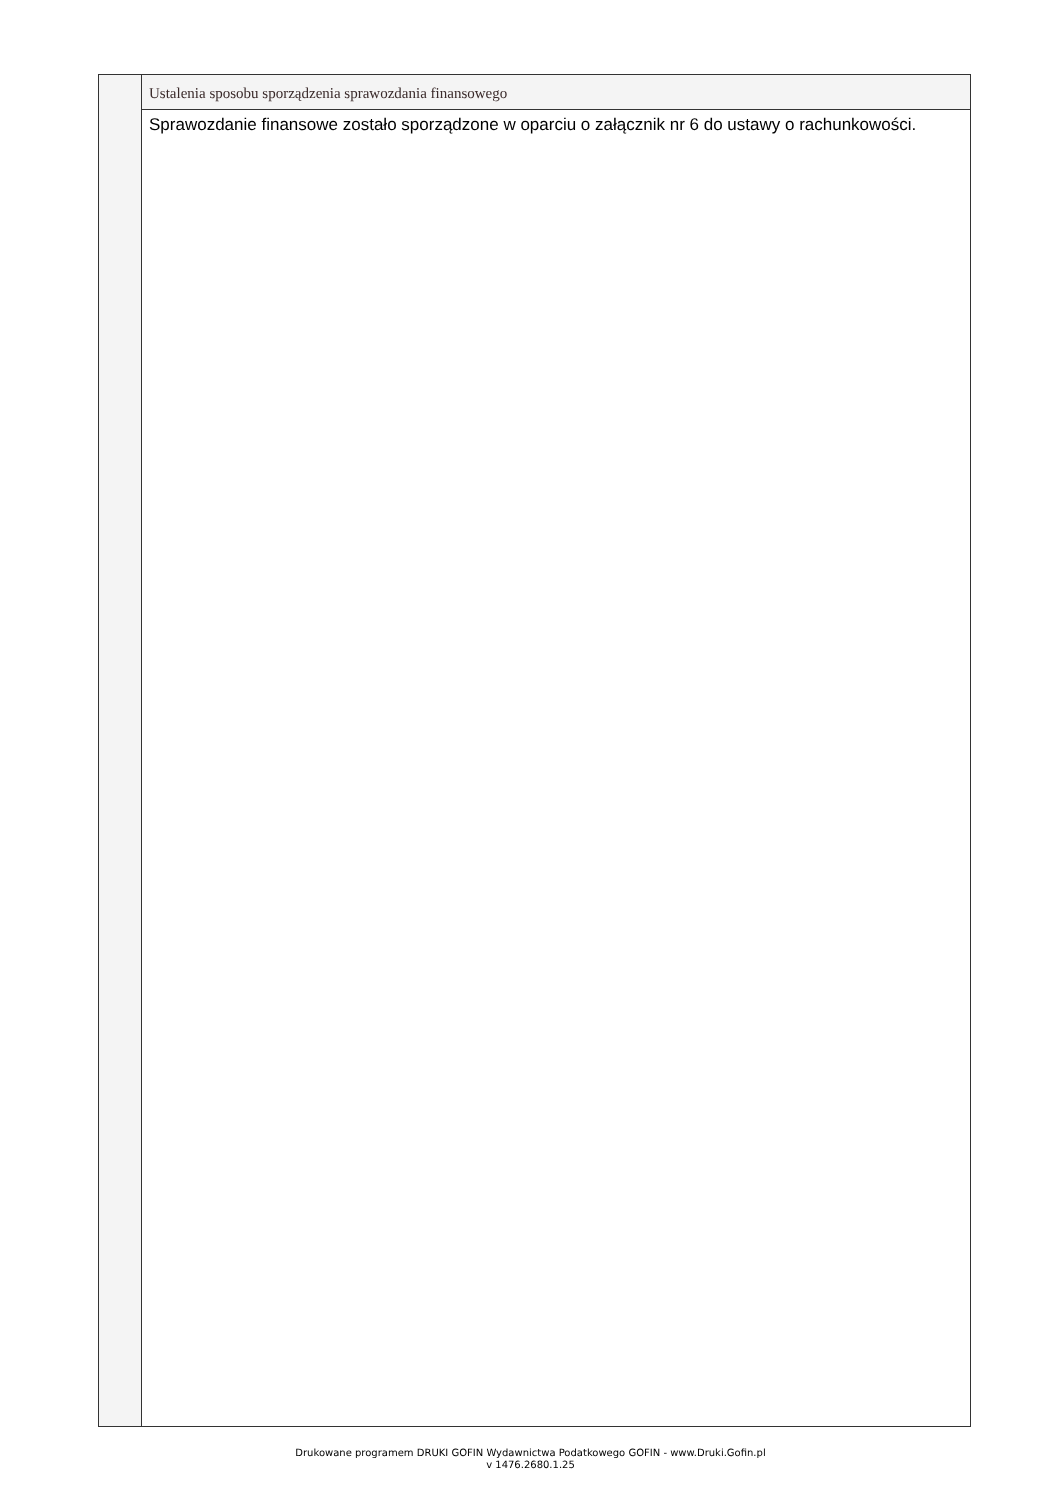Ustalenia sposobu sporządzenia sprawozdania finansowego
Sprawozdanie finansowe zostało sporządzone w oparciu o załącznik nr 6 do ustawy o rachunkowości.
Drukowane programem DRUKI GOFIN Wydawnictwa Podatkowego GOFIN - www.Druki.Gofin.pl
v 1476.2680.1.25